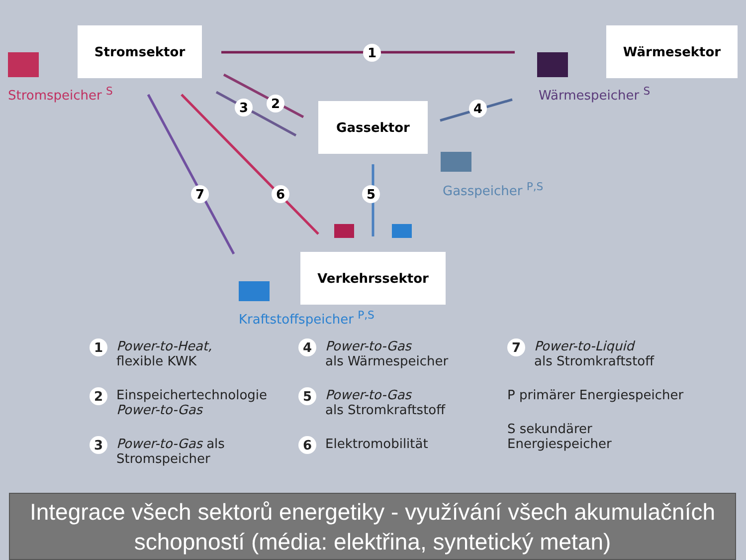Stromsektor Wärmesektor
Gassektor
Verkehrssektor
Stromspeicher <sup>S</sup> Wärmespeicher <sup>S</sup>
Gasspeicher <sup>P,S</sup>
Kraftstoffspeicher <sup>P,S</sup>
1
2 3 4
5 6 7
1
Power-to-Heat,
flexible KWK
2
Einspeichertechnologie
Power-to-Gas
3
Power-to-Gas als
Stromspeicher
4
Power-to-Gas
als Wärmespeicher
5
Power-to-Gas
als Stromkraftstoff
6
Elektromobilität
7
Power-to-Liquid
als Stromkraftstoff
P primärer Energiespeicher
S sekundärer Energiespeicher
Integrace všech sektorů energetiky - využívání všech akumulačních schopností (média: elektřina, syntetický metan)